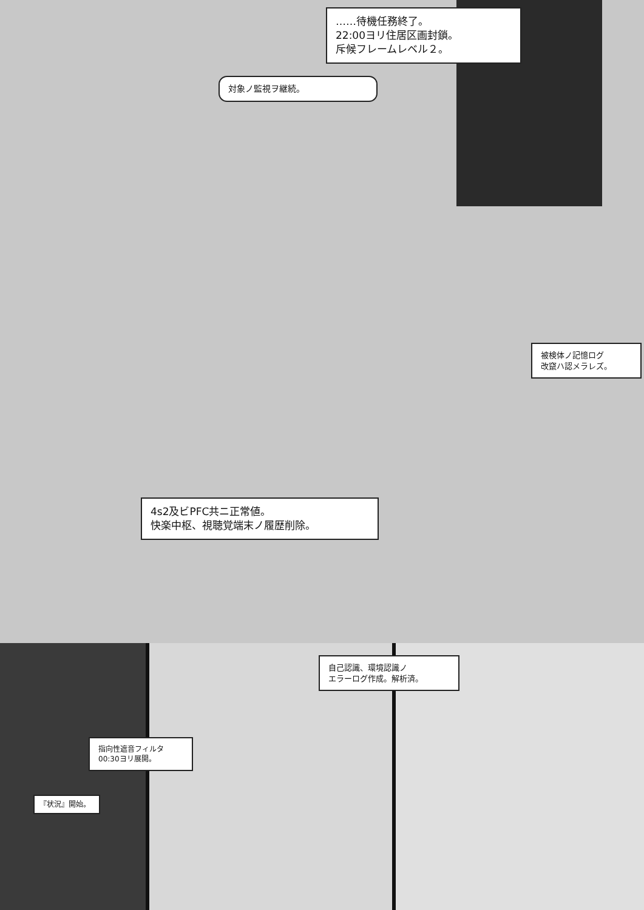……待機任務終了。
22:00ヨリ住居区画封鎖。
斥候フレームレベル２。
対象ノ監視ヲ継続。
被検体ノ記憶ログ
改竄ハ認メラレズ。
4s2及ビPFC共ニ正常値。
快楽中枢、視聴覚端末ノ履歴削除。
自己認識、環境認識ノ
エラーログ作成。解析済。
指向性遮音フィルタ
00:30ヨリ展開。
『状況』開始。